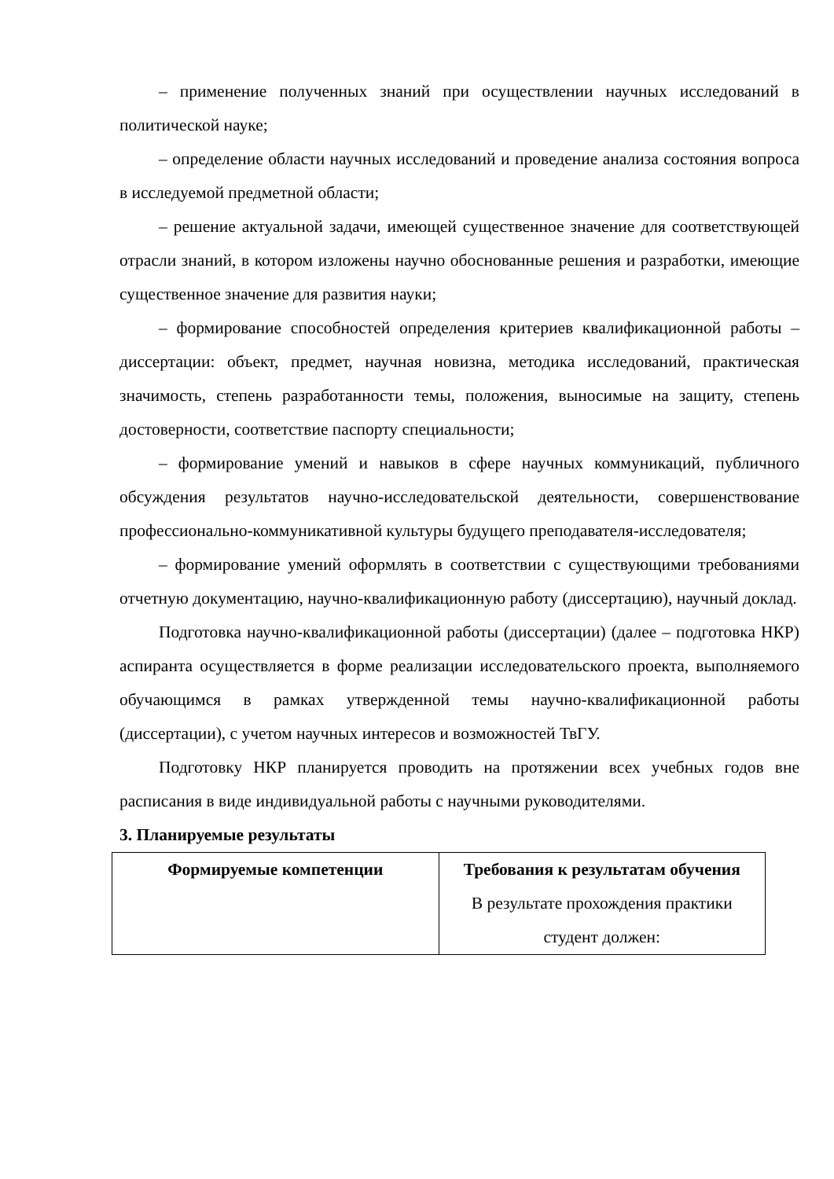– применение полученных знаний при осуществлении научных исследований в политической науке;
– определение области научных исследований и проведение анализа состояния вопроса в исследуемой предметной области;
– решение актуальной задачи, имеющей существенное значение для соответствующей отрасли знаний, в котором изложены научно обоснованные решения и разработки, имеющие существенное значение для развития науки;
– формирование способностей определения критериев квалификационной работы –диссертации: объект, предмет, научная новизна, методика исследований, практическая значимость, степень разработанности темы, положения, выносимые на защиту, степень достоверности, соответствие паспорту специальности;
– формирование умений и навыков в сфере научных коммуникаций, публичного обсуждения результатов научно-исследовательской деятельности, совершенствование профессионально-коммуникативной культуры будущего преподавателя-исследователя;
– формирование умений оформлять в соответствии с существующими требованиями отчетную документацию, научно-квалификационную работу (диссертацию), научный доклад.
Подготовка научно-квалификационной работы (диссертации) (далее – подготовка НКР) аспиранта осуществляется в форме реализации исследовательского проекта, выполняемого обучающимся в рамках утвержденной темы научно-квалификационной работы (диссертации), с учетом научных интересов и возможностей ТвГУ.
Подготовку НКР планируется проводить на протяжении всех учебных годов вне расписания в виде индивидуальной работы с научными руководителями.
3. Планируемые результаты
| Формируемые компетенции | Требования к результатам обучения В результате прохождения практики студент должен: |
| --- | --- |